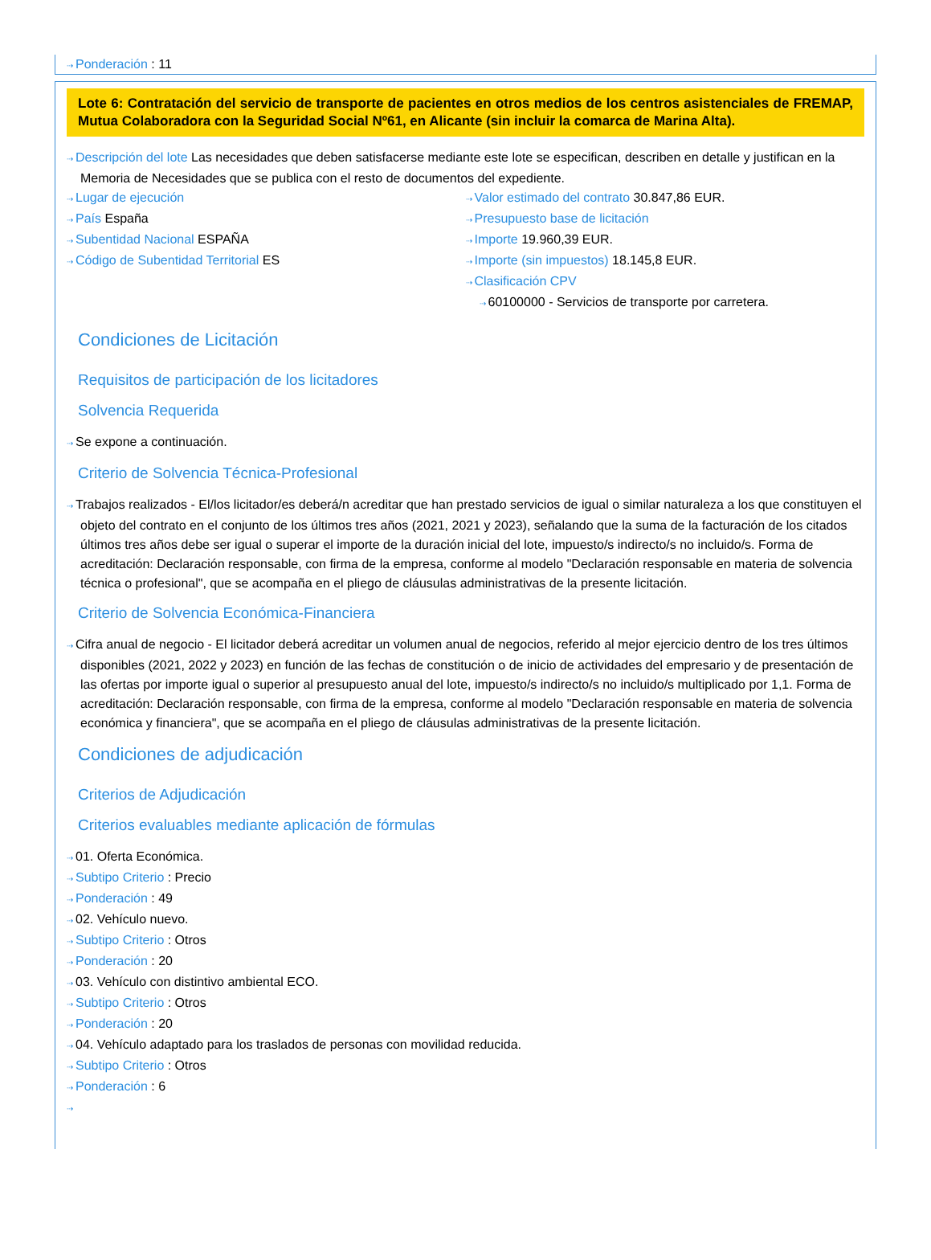⇢ Ponderación : 11
Lote 6: Contratación del servicio de transporte de pacientes en otros medios de los centros asistenciales de FREMAP, Mutua Colaboradora con la Seguridad Social Nº61, en Alicante (sin incluir la comarca de Marina Alta).
⇢ Descripción del lote Las necesidades que deben satisfacerse mediante este lote se especifican, describen en detalle y justifican en la Memoria de Necesidades que se publica con el resto de documentos del expediente.
⇢ Lugar de ejecución
⇢ País España
⇢ Subentidad Nacional ESPAÑA
⇢ Código de Subentidad Territorial ES
⇢ Valor estimado del contrato 30.847,86 EUR.
⇢ Presupuesto base de licitación
⇢ Importe 19.960,39 EUR.
⇢ Importe (sin impuestos) 18.145,8 EUR.
⇢ Clasificación CPV
⇢ 60100000 - Servicios de transporte por carretera.
Condiciones de Licitación
Requisitos de participación de los licitadores
Solvencia Requerida
⇢ Se expone a continuación.
Criterio de Solvencia Técnica-Profesional
⇢ Trabajos realizados - El/los licitador/es deberá/n acreditar que han prestado servicios de igual o similar naturaleza a los que constituyen el objeto del contrato en el conjunto de los últimos tres años (2021, 2021 y 2023), señalando que la suma de la facturación de los citados últimos tres años debe ser igual o superar el importe de la duración inicial del lote, impuesto/s indirecto/s no incluido/s. Forma de acreditación: Declaración responsable, con firma de la empresa, conforme al modelo "Declaración responsable en materia de solvencia técnica o profesional", que se acompaña en el pliego de cláusulas administrativas de la presente licitación.
Criterio de Solvencia Económica-Financiera
⇢ Cifra anual de negocio - El licitador deberá acreditar un volumen anual de negocios, referido al mejor ejercicio dentro de los tres últimos disponibles (2021, 2022 y 2023) en función de las fechas de constitución o de inicio de actividades del empresario y de presentación de las ofertas por importe igual o superior al presupuesto anual del lote, impuesto/s indirecto/s no incluido/s multiplicado por 1,1. Forma de acreditación: Declaración responsable, con firma de la empresa, conforme al modelo "Declaración responsable en materia de solvencia económica y financiera", que se acompaña en el pliego de cláusulas administrativas de la presente licitación.
Condiciones de adjudicación
Criterios de Adjudicación
Criterios evaluables mediante aplicación de fórmulas
⇢ 01. Oferta Económica.
⇢ Subtipo Criterio : Precio
⇢ Ponderación : 49
⇢ 02. Vehículo nuevo.
⇢ Subtipo Criterio : Otros
⇢ Ponderación : 20
⇢ 03. Vehículo con distintivo ambiental ECO.
⇢ Subtipo Criterio : Otros
⇢ Ponderación : 20
⇢ 04. Vehículo adaptado para los traslados de personas con movilidad reducida.
⇢ Subtipo Criterio : Otros
⇢ Ponderación : 6
⇢